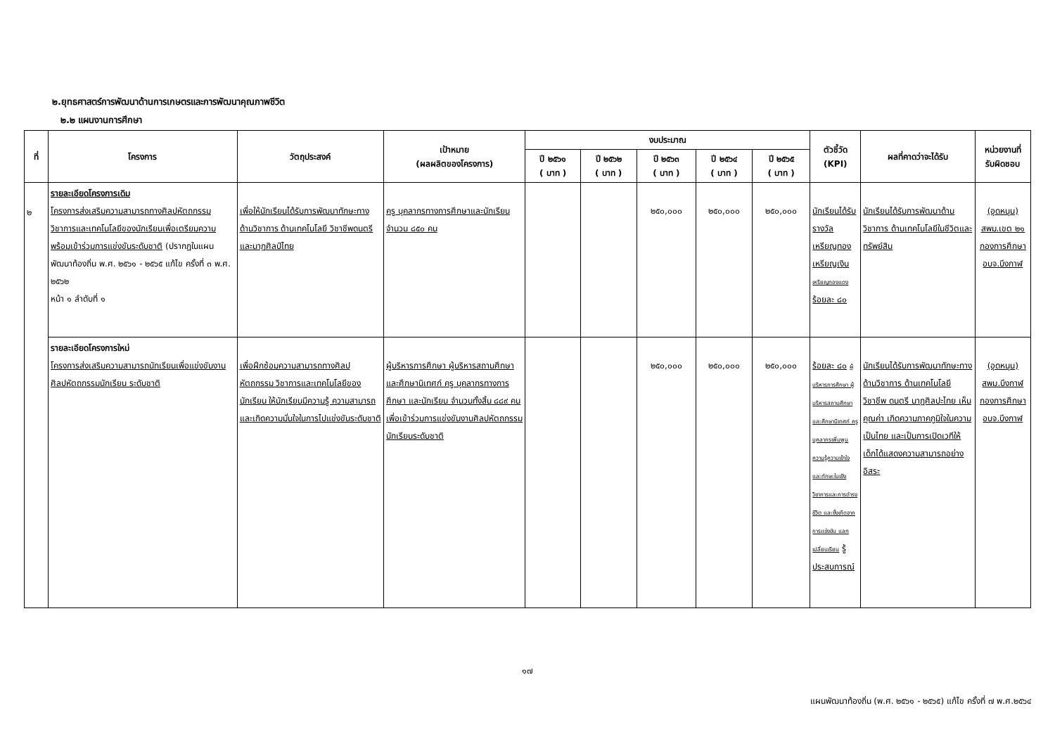๒.ยุทธศาสตร์การพัฒนาด้านการเกษตรและการพัฒนาคุณภาพชีวิต
๒.๒ แผนงานการศึกษา
| ที่ | โครงการ | วัตถุประสงค์ | เป้าหมาย (ผลผลิตของโครงการ) | งบประมาณ | | | | | ตัวชี้วัด (KPI) | ผลที่คาดว่าจะได้รับ | หน่วยงานที่ รับผิดชอบ |
| --- | --- | --- | --- | --- | --- | --- | --- | --- | --- | --- | --- |
| | | | | ปี ๒๕๖๑ ( บาท ) | ปี ๒๕๖๒ ( บาท ) | ปี ๒๕๖๓ ( บาท ) | ปี ๒๕๖๔ ( บาท ) | ปี ๒๕๖๕ ( บาท ) | | | |
| ๒ | รายละเอียดโครงการเดิม โครงการส่งเสริมความสามารถทางศิลปหัตถกรรม วิชาการและเทคโนโลยีของนักเรียนเพื่อเตรียมความพร้อมเข้าร่วมการแข่งขันระดับชาติ (ปรากฏในแผนพัฒนาท้องถิ่น พ.ศ. ๒๕๖๑ - ๒๕๖๕ แก้ไข ครั้งที่ ๓ พ.ศ. ๒๕๖๒ หน้า ๑ ลำดับที่ ๑ | เพื่อให้นักเรียนได้รับการพัฒนาทักษะทางด้านวิชาการ ด้านเทคโนโลยี วิชาชีพดนตรีและนาฏศิลป์ไทย | ครู บุคลากรทางการศึกษาและนักเรียน จำนวน ๘๕๐ คน | | | ๒๕๐,๐๐๐ | ๒๕๐,๐๐๐ | ๒๕๐,๐๐๐ | นักเรียนได้รับรางวัล เหรียญทอง เหรียญเงิน เหรียญทองแดง ร้อยละ ๘๐ | นักเรียนได้รับการพัฒนาด้านวิชาการ ด้านเทคโนโลยีในชีวิตและทรัพย์สิน | (อุดหนุน) สพม.เขต ๒๑ กองการศึกษา อบจ.บึงกาฬ |
| | รายละเอียดโครงการใหม่ โครงการส่งเสริมความสามารถนักเรียนเพื่อแข่งขันงานศิลปหัตถกรรมนักเรียน ระดับชาติ | เพื่อฝึกซ้อมความสามารถทางศิลปหัตถกรรม วิชาการและเทคโนโลยีของนักเรียน ให้นักเรียนมีความรู้ ความสามารถ และเกิดความมั่นใจในการไปแข่งขันระดับชาติ | ผู้บริหารการศึกษา ผู้บริหารสถานศึกษา และศึกษานิเทศก์ ครู บุคลากรทางการศึกษา และนักเรียน จำนวนทั้งสิ้น ๘๘๙ คน เพื่อเข้าร่วมการแข่งขันงานศิลปหัตถกรรมนักเรียนระดับชาติ | | | ๒๕๐,๐๐๐ | ๒๕๐,๐๐๐ | ๒๕๐,๐๐๐ | ร้อยละ ๘๐ ผู้บริหารการศึกษา ผู้บริหารสถานศึกษา และศึกษานิเทศก์ ครูบุคลากรเพิ่มพูนความรู้ความเข้าใจ และทักษะในเชิงวิชาการและการดำรงชีวิต และซึ่งเกิดจากการแข่งขัน แลกเปลี่ยนเรียน รู้ประสบการณ์ | นักเรียนได้รับการพัฒนาทักษะทางด้านวิชาการ ด้านเทคโนโลยี วิชาชีพ ดนตรี นาฏศิลปะไทย เห็นคุณค่า เกิดความภาคภูมิใจในความเป็นไทย และเป็นการเปิดเวทีให้เด็กได้แสดงความสามารถอย่างอิสระ | (อุดหนุน) สพม.บึงกาฬ กองการศึกษา อบจ.บึงกาฬ |
๑๗
แผนพัฒนาท้องถิ่น (พ.ศ. ๒๕๖๑ - ๒๕๖๕) แก้ไข ครั้งที่ ๗ พ.ศ.๒๕๖๔